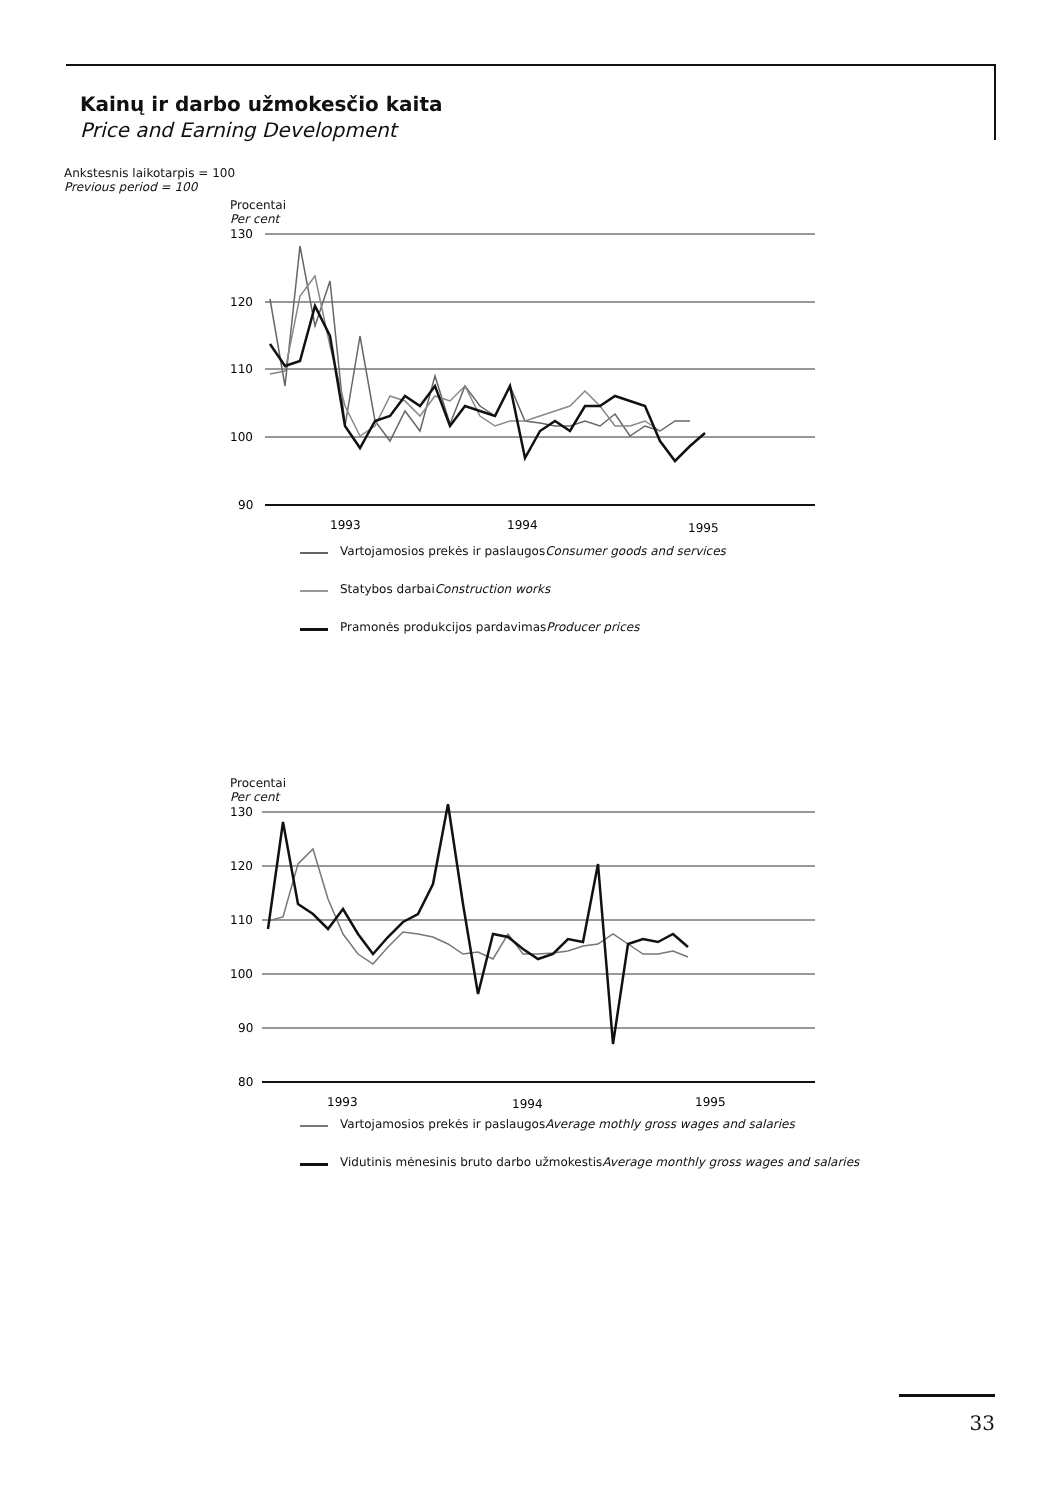Kainų ir darbo užmokesčio kaita
Price and Earning Development
Ankstesnis laikotarpis = 100
Previous period = 100
Procentai
Per cent
130
120
110
100
90
1993
1994
1995
Vartojamosios prekės ir paslaugos
Consumer goods and services
Statybos darbai
Construction works
Pramonės produkcijos pardavimas
Producer prices
Procentai
Per cent
130
120
110
100
90
80
1993
1994
1995
Vartojamosios prekės ir paslaugos
Average mothly gross wages and salaries
Vidutinis mėnesinis bruto darbo užmokestis
Average monthly gross wages and salaries
33